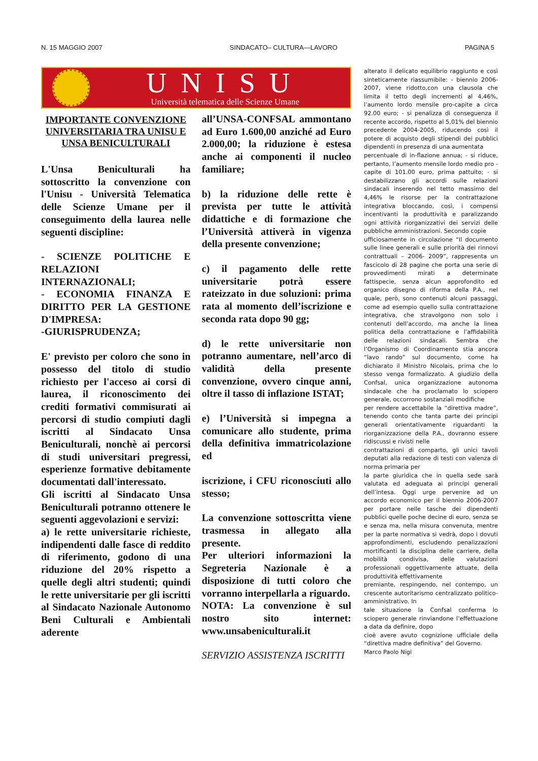N. 15 MAGGIO 2007 SINDACATO– CULTURA—LAVORO PAGINA 5
UNISU
Università telematica delle Scienze Umane
IMPORTANTE CONVENZIONE UNIVERSITARIA TRA UNISU E UNSA BENICULTURALI
L'Unsa Beniculturali ha sottoscritto la convenzione con l'Unisu - Università Telematica delle Scienze Umane per il conseguimento della laurea nelle seguenti discipline:
- SCIENZE POLITICHE E RELAZIONI INTERNAZIONALI;
- ECONOMIA FINANZA E DIRITTO PER LA GESTIONE D'IMPRESA:
-GIURISPRUDENZA;
E' previsto per coloro che sono in possesso del titolo di studio richiesto per l'acceso ai corsi di laurea, il riconoscimento dei crediti formativi commisurati ai percorsi di studio compiuti dagli iscritti al Sindacato Unsa Beniculturali, nonchè ai percorsi di studi universitari pregressi, esperienze formative debitamente documentati dall'interessato.
Gli iscritti al Sindacato Unsa Beniculturali potranno ottenere le seguenti aggevolazioni e servizi:
a) le rette universitarie richieste, indipendenti dalle fasce di reddito di riferimento, godono di una riduzione del 20% rispetto a quelle degli altri studenti; quindi le rette universitarie per gli iscritti al Sindacato Nazionale Autonomo Beni Culturali e Ambientali aderente
all’UNSA-CONFSAL ammontano ad Euro 1.600,00 anziché ad Euro 2.000,00; la riduzione è estesa anche ai componenti il nucleo familiare;
b) la riduzione delle rette è prevista per tutte le attività didattiche e di formazione che l’Università attiverà in vigenza della presente convenzione;
c) il pagamento delle rette universitarie potrà essere rateizzato in due soluzioni: prima rata al momento dell’iscrizione e seconda rata dopo 90 gg;
d) le rette universitarie non potranno aumentare, nell’arco di validità della presente convenzione, ovvero cinque anni, oltre il tasso di inflazione ISTAT;
e) l’Università si impegna a comunicare allo studente, prima della definitiva immatricolazione ed
iscrizione, i CFU riconosciuti allo stesso;
La convenzione sottoscritta viene trasmessa in allegato alla presente.
Per ulteriori informazioni la Segreteria Nazionale è a disposizione di tutti coloro che vorranno interpellarla a riguardo.
NOTA: La convenzione è sul nostro sito internet: www.unsabeniculturali.it
SERVIZIO ASSISTENZA ISCRITTI
alterato il delicato equilibrio raggiunto e così sinteticamente riassumibile: - biennio 2006-2007, viene ridotto,con una clausola che limita il tetto degli incrementi al 4,46%, l’aumento lordo mensile pro-capite a circa 92.00 euro; - si penalizza di conseguenza il recente accordo, rispetto al 5,01% del biennio precedente 2004-2005, riducendo così il potere di acquisto degli stipendi dei pubblici dipendenti in presenza di una aumentata
percentuale di in-flazione annua; - si riduce, pertanto, l’aumento mensile lordo medio pro -capite di 101.00 euro, prima pattuito; - si destabilizzano gli accordi sulle relazioni sindacali inserendo nel tetto massimo del 4,46% le risorse per la contrattazione integrativa bloccando, così, i compensi incentivanti la produttività e paralizzando ogni attività riorganizzativi dei servizi delle pubbliche amministrazioni. Secondo copie
ufficiosamente in circolazione “Il documento sulle linee generali e sulle priorità dei rinnovi contrattuali – 2006- 2009”, rappresenta un fascicolo di 28 pagine che porta una serie di provvedimenti mirati a determinate fattispecie, senza alcun approfondito ed organico disegno di riforma della P.A., nel quale, però, sono contenuti alcuni passaggi, come ad esempio quello sulla contrattazione integrativa, che stravolgono non solo i contenuti dell’accordo, ma anche la linea politica della contrattazione e l’affidabilità delle relazioni sindacali. Sembra che l’Organismo di Coordinamento stia ancora “lavo rando” sul documento, come ha dichiarato il Ministro Nicolais, prima che lo stesso venga formalizzato. A giudizio della Confsal, unica organizzazione autonoma sindacale che ha proclamato lo sciopero generale, occorrono sostanziali modifiche
per rendere accettabile la “direttiva madre”, tenendo conto che tanta parte dei principi generali orientativamente riguardanti la riorganizzazione della P.A., dovranno essere ridiscussi e rivisti nelle
contrattazioni di comparto, gli unici tavoli deputati alla redazione di testi con valenza di norma primaria per
la parte giuridica che in quella sede sarà valutata ed adeguata ai principi generali dell’intesa. Oggi urge pervenire ad un accordo economico per il biennio 2006-2007 per portare nelle tasche dei dipendenti pubblici quelle poche decine di euro, senza se e senza ma, nella misura convenuta, mentre per la parte normativa si vedrà, dopo i dovuti approfondimenti, escludendo penalizzazioni mortificanti la disciplina delle carriere, della mobilità condivisa, delle valutazioni professionali oggettivamente attuate, della produttività effettivamente
premiante, respingendo, nel contempo, un crescente autoritarismo centralizzato politico-amministrativo. In
tale situazione la Confsal conferma lo sciopero generale rinviandone l’effettuazione a data da definire, dopo
cioè avere avuto cognizione ufficiale della “direttiva madre definitiva” del Governo.
Marco Paolo Nigi